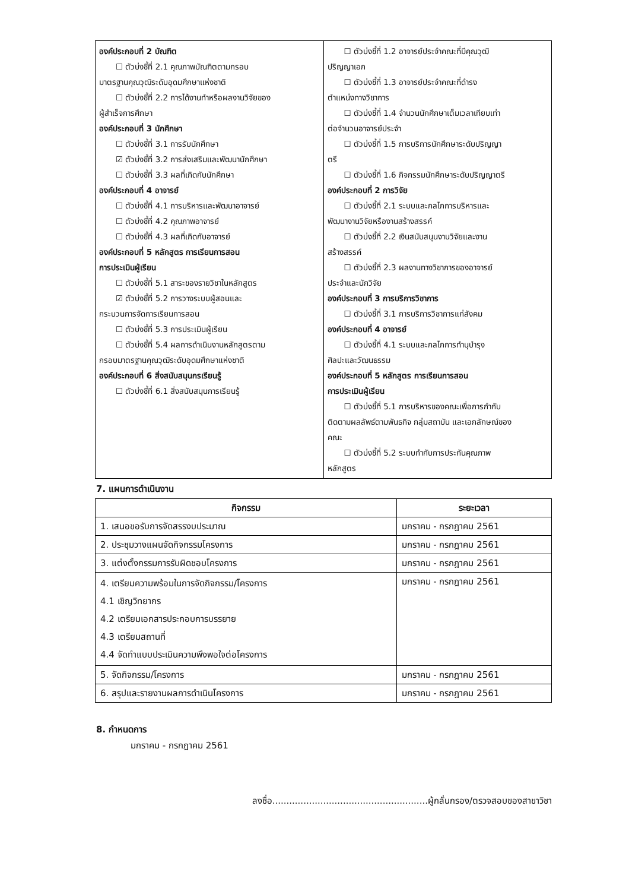| องค์ประกอบที่ 2 บัณฑิต ☐ ตัวบ่งชี้ที่ 2.1 คุณภาพบัณฑิตตามกรอบ มาตรฐานคุณวุฒิระดับอุดมศึกษาแห่งชาติ ☐ ตัวบ่งชี้ที่ 2.2 การได้งานทำหรือผลงานวิจัยของ ผู้สำเร็จการศึกษา องค์ประกอบที่ 3 นักศึกษา ☐ ตัวบ่งชี้ที่ 3.1 การรับนักศึกษา ☑ ตัวบ่งชี้ที่ 3.2 การส่งเสริมและพัฒนานักศึกษา ☐ ตัวบ่งชี้ที่ 3.3 ผลที่เกิดกับนักศึกษา องค์ประกอบที่ 4 อาจารย์ ☐ ตัวบ่งชี้ที่ 4.1 การบริหารและพัฒนาอาจารย์ ☐ ตัวบ่งชี้ที่ 4.2 คุณภาพอาจารย์ ☐ ตัวบ่งชี้ที่ 4.3 ผลที่เกิดกับอาจารย์ องค์ประกอบที่ 5 หลักสูตร การเรียนการสอน การประเมินผู้เรียน ☐ ตัวบ่งชี้ที่ 5.1 สาระของรายวิชาในหลักสูตร ☑ ตัวบ่งชี้ที่ 5.2 การวางระบบผู้สอนและ กระบวนการจัดการเรียนการสอน ☐ ตัวบ่งชี้ที่ 5.3 การประเมินผู้เรียน ☐ ตัวบ่งชี้ที่ 5.4 ผลการดำเนินงานหลักสูตรตาม กรอบมาตรฐานคุณวุฒิระดับอุดมศึกษาแห่งชาติ องค์ประกอบที่ 6 สิ่งสนับสนุนกรเรียนรู้ ☐ ตัวบ่งชี้ที่ 6.1 สิ่งสนับสนุนการเรียนรู้ | ☐ ตัวบ่งชี้ที่ 1.2 อาจารย์ประจำคณะที่มีคุณวุฒิ ปริญญาเอก ☐ ตัวบ่งชี้ที่ 1.3 อาจารย์ประจำคณะที่ดำรง ตำแหน่งทางวิชาการ ☐ ตัวบ่งชี้ที่ 1.4 จำนวนนักศึกษาเต็มเวลาเทียบเท่า ต่อจำนวนอาจารย์ประจำ ☐ ตัวบ่งชี้ที่ 1.5 การบริการนักศึกษาระดับปริญญา ตรี ☐ ตัวบ่งชี้ที่ 1.6 กิจกรรมนักศึกษาระดับปริญญาตรี องค์ประกอบที่ 2 การวิจัย ☐ ตัวบ่งชี้ที่ 2.1 ระบบและกลไกการบริหารและ พัฒนางานวิจัยหรืองานสร้างสรรค์ ☐ ตัวบ่งชี้ที่ 2.2 เงินสนับสนุนงานวิจัยและงาน สร้างสรรค์ ☐ ตัวบ่งชี้ที่ 2.3 ผลงานทางวิชาการของอาจารย์ ประจำและนักวิจัย องค์ประกอบที่ 3 การบริการวิชาการ ☐ ตัวบ่งชี้ที่ 3.1 การบริการวิชาการแก่สังคม องค์ประกอบที่ 4 อาจารย์ ☐ ตัวบ่งชี้ที่ 4.1 ระบบและกลไกการทำนุบำรุง ศิลปะและวัฒนธรรม องค์ประกอบที่ 5 หลักสูตร การเรียนการสอน การประเมินผู้เรียน ☐ ตัวบ่งชี้ที่ 5.1 การบริหารของคณะเพื่อการกำกับ ติดตามผลลัพธ์ตามพันธกิจ กลุ่มสถาบัน และเอกลักษณ์ของ คณะ ☐ ตัวบ่งชี้ที่ 5.2 ระบบกำกับการประกันคุณภาพ หลักสูตร |
7. แผนการดำเนินงาน
| กิจกรรม | ระยะเวลา |
| --- | --- |
| 1. เสนอขอรับการจัดสรรงบประมาณ | มกราคม - กรกฎาคม 2561 |
| 2. ประชุมวางแผนจัดกิจกรรมโครงการ | มกราคม - กรกฎาคม 2561 |
| 3. แต่งตั้งกรรมการรับผิดชอบโครงการ | มกราคม - กรกฎาคม 2561 |
| 4. เตรียมความพร้อมในการจัดกิจกรรม/โครงการ 4.1 เชิญวิทยากร 4.2 เตรียมเอกสารประกอบการบรรยาย 4.3 เตรียมสถานที่ 4.4 จัดทำแบบประเมินความพึงพอใจต่อโครงการ | มกราคม - กรกฎาคม 2561 |
| 5. จัดกิจกรรม/โครงการ | มกราคม - กรกฎาคม 2561 |
| 6. สรุปและรายงานผลการดำเนินโครงการ | มกราคม - กรกฎาคม 2561 |
8. กำหนดการ
มกราคม - กรกฎาคม 2561
ลงชื่อ.......................................................ผู้กลั่นกรอง/ตรวจสอบของสาขาวิชา